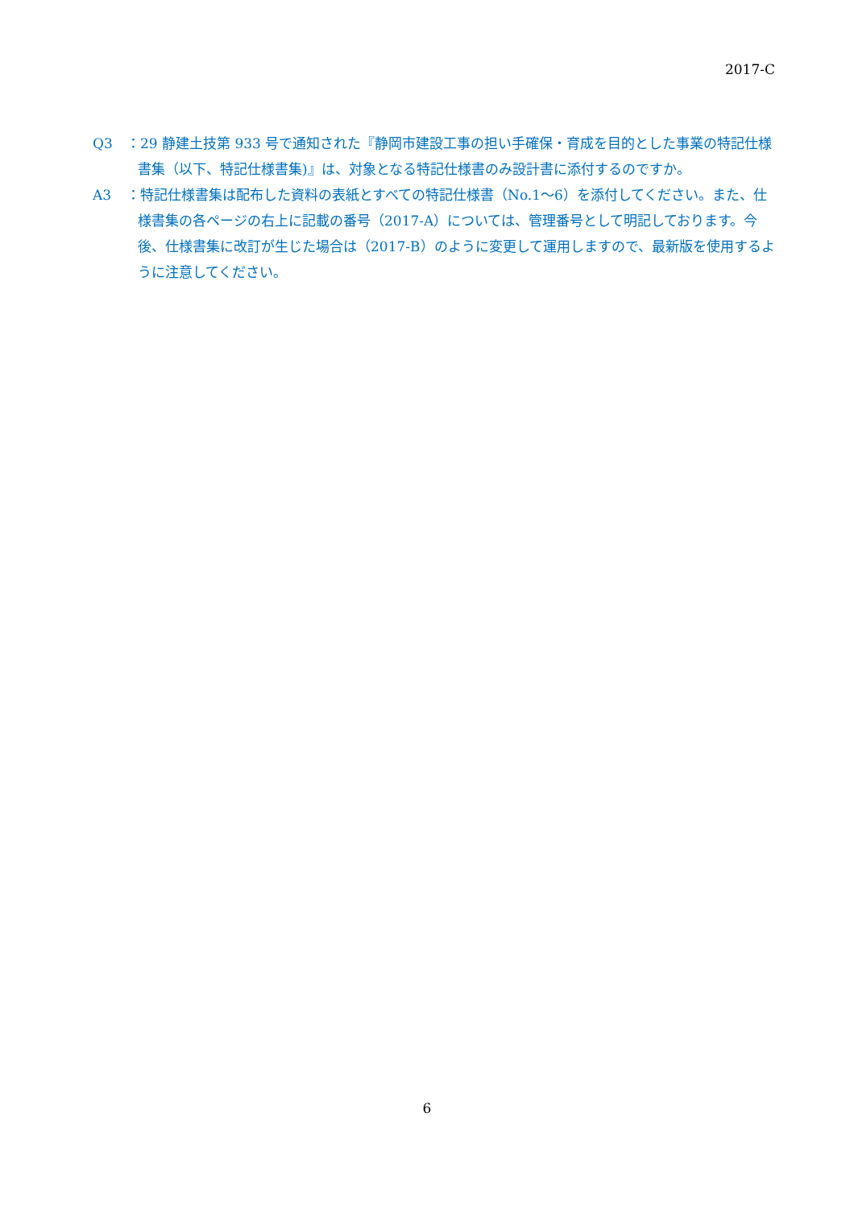2017-C
Q3 ：29 静建土技第 933 号で通知された『静岡市建設工事の担い手確保・育成を目的とした事業の特記仕様書集（以下、特記仕様書集)』は、対象となる特記仕様書のみ設計書に添付するのですか。
A3 ：特記仕様書集は配布した資料の表紙とすべての特記仕様書（No.1～6）を添付してください。また、仕様書集の各ページの右上に記載の番号（2017-A）については、管理番号として明記しております。今後、仕様書集に改訂が生じた場合は（2017-B）のように変更して運用しますので、最新版を使用するように注意してください。
6